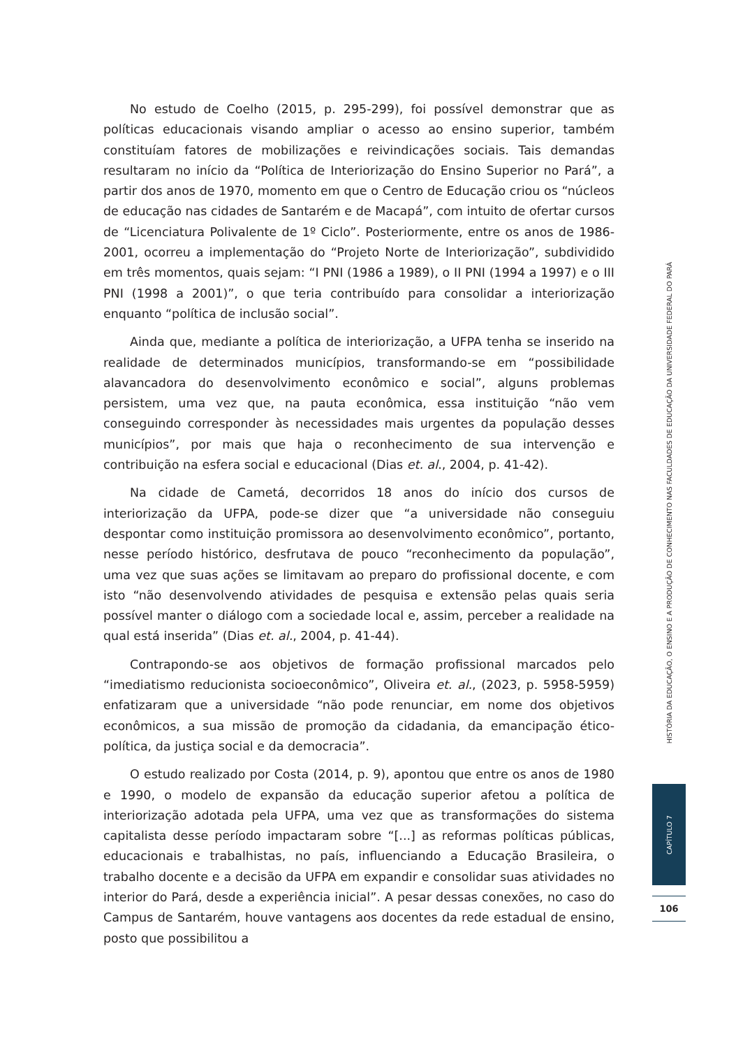No estudo de Coelho (2015, p. 295-299), foi possível demonstrar que as políticas educacionais visando ampliar o acesso ao ensino superior, também constituíam fatores de mobilizações e reivindicações sociais. Tais demandas resultaram no início da “Política de Interiorização do Ensino Superior no Pará”, a partir dos anos de 1970, momento em que o Centro de Educação criou os “núcleos de educação nas cidades de Santarém e de Macapá”, com intuito de ofertar cursos de “Licenciatura Polivalente de 1º Ciclo”. Posteriormente, entre os anos de 1986-2001, ocorreu a implementação do “Projeto Norte de Interiorização”, subdividido em três momentos, quais sejam: “I PNI (1986 a 1989), o II PNI (1994 a 1997) e o III PNI (1998 a 2001)”, o que teria contribuído para consolidar a interiorização enquanto “política de inclusão social”.
Ainda que, mediante a política de interiorização, a UFPA tenha se inserido na realidade de determinados municípios, transformando-se em “possibilidade alavancadora do desenvolvimento econômico e social”, alguns problemas persistem, uma vez que, na pauta econômica, essa instituição “não vem conseguindo corresponder às necessidades mais urgentes da população desses municípios”, por mais que haja o reconhecimento de sua intervenção e contribuição na esfera social e educacional (Dias et. al., 2004, p. 41-42).
Na cidade de Cametá, decorridos 18 anos do início dos cursos de interiorização da UFPA, pode-se dizer que “a universidade não conseguiu despontar como instituição promissora ao desenvolvimento econômico”, portanto, nesse período histórico, desfrutava de pouco “reconhecimento da população”, uma vez que suas ações se limitavam ao preparo do profissional docente, e com isto “não desenvolvendo atividades de pesquisa e extensão pelas quais seria possível manter o diálogo com a sociedade local e, assim, perceber a realidade na qual está inserida” (Dias et. al., 2004, p. 41-44).
Contrapondo-se aos objetivos de formação profissional marcados pelo “imediatismo reducionista socioeconômico”, Oliveira et. al., (2023, p. 5958-5959) enfatizaram que a universidade “não pode renunciar, em nome dos objetivos econômicos, a sua missão de promoção da cidadania, da emancipação ético-política, da justiça social e da democracia”.
O estudo realizado por Costa (2014, p. 9), apontou que entre os anos de 1980 e 1990, o modelo de expansão da educação superior afetou a política de interiorização adotada pela UFPA, uma vez que as transformações do sistema capitalista desse período impactaram sobre “[...] as reformas políticas públicas, educacionais e trabalhistas, no país, influenciando a Educação Brasileira, o trabalho docente e a decisão da UFPA em expandir e consolidar suas atividades no interior do Pará, desde a experiência inicial”. A pesar dessas conexões, no caso do Campus de Santarém, houve vantagens aos docentes da rede estadual de ensino, posto que possibilitou a
HISTÓRIA DA EDUCAÇÃO, O ENSINO E A PRODUÇÃO DE CONHECIMENTO NAS FACULDADES DE EDUCAÇÃO DA UNIVERSIDADE FEDERAL DO PARÁ
CAPÍTULO 7
106